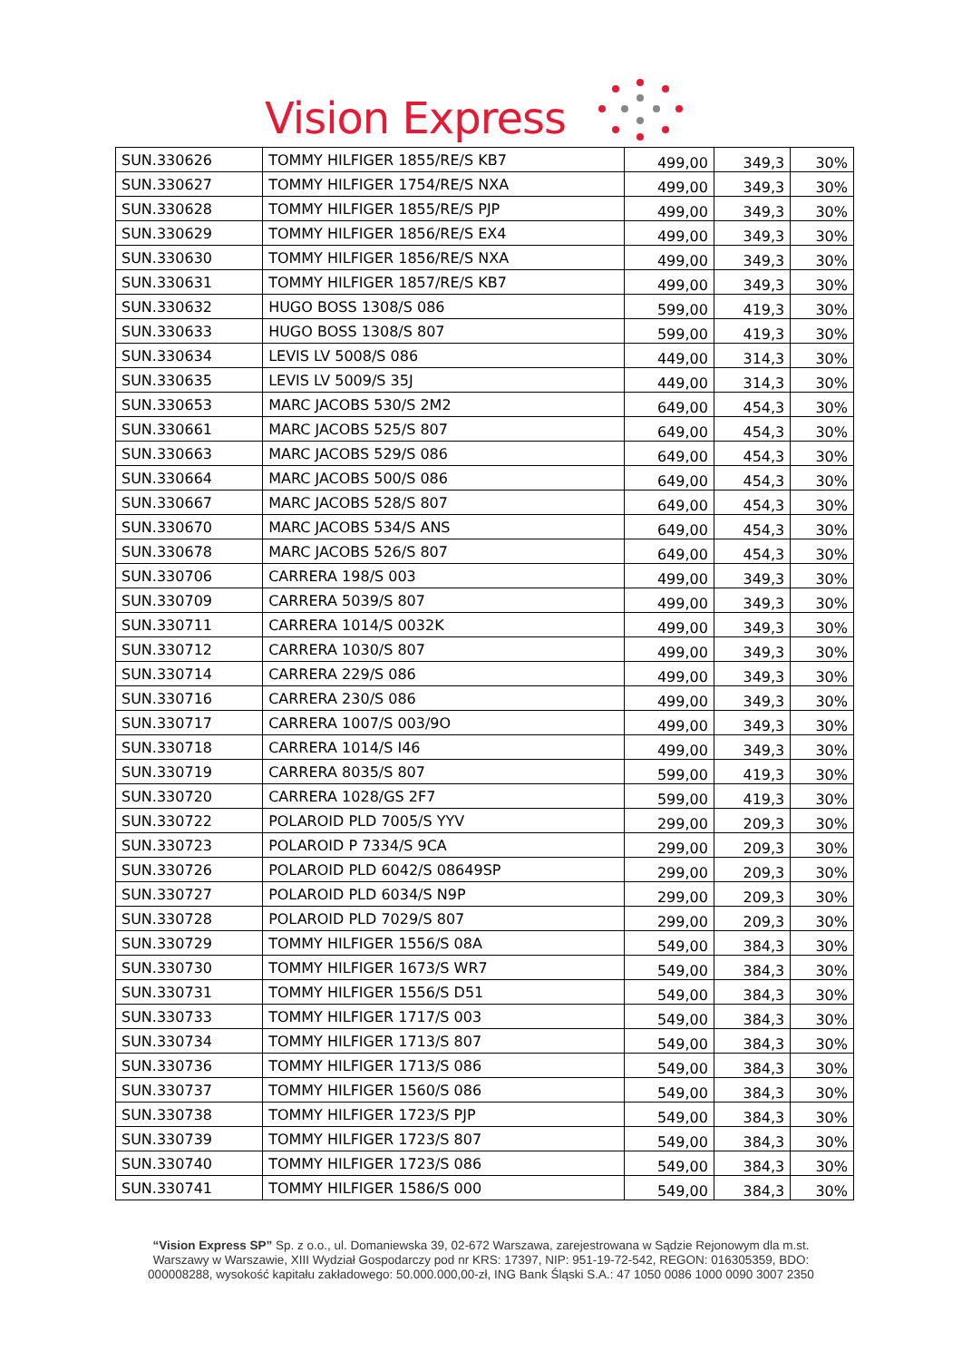Vision Express
| SUN.330626 | TOMMY HILFIGER 1855/RE/S KB7 | 499,00 | 349,3 | 30% |
| SUN.330627 | TOMMY HILFIGER 1754/RE/S NXA | 499,00 | 349,3 | 30% |
| SUN.330628 | TOMMY HILFIGER 1855/RE/S PJP | 499,00 | 349,3 | 30% |
| SUN.330629 | TOMMY HILFIGER 1856/RE/S EX4 | 499,00 | 349,3 | 30% |
| SUN.330630 | TOMMY HILFIGER 1856/RE/S NXA | 499,00 | 349,3 | 30% |
| SUN.330631 | TOMMY HILFIGER 1857/RE/S KB7 | 499,00 | 349,3 | 30% |
| SUN.330632 | HUGO BOSS 1308/S 086 | 599,00 | 419,3 | 30% |
| SUN.330633 | HUGO BOSS 1308/S 807 | 599,00 | 419,3 | 30% |
| SUN.330634 | LEVIS LV 5008/S 086 | 449,00 | 314,3 | 30% |
| SUN.330635 | LEVIS LV 5009/S 35J | 449,00 | 314,3 | 30% |
| SUN.330653 | MARC JACOBS 530/S 2M2 | 649,00 | 454,3 | 30% |
| SUN.330661 | MARC JACOBS 525/S 807 | 649,00 | 454,3 | 30% |
| SUN.330663 | MARC JACOBS 529/S 086 | 649,00 | 454,3 | 30% |
| SUN.330664 | MARC JACOBS 500/S 086 | 649,00 | 454,3 | 30% |
| SUN.330667 | MARC JACOBS 528/S 807 | 649,00 | 454,3 | 30% |
| SUN.330670 | MARC JACOBS 534/S ANS | 649,00 | 454,3 | 30% |
| SUN.330678 | MARC JACOBS 526/S 807 | 649,00 | 454,3 | 30% |
| SUN.330706 | CARRERA 198/S 003 | 499,00 | 349,3 | 30% |
| SUN.330709 | CARRERA 5039/S 807 | 499,00 | 349,3 | 30% |
| SUN.330711 | CARRERA 1014/S 0032K | 499,00 | 349,3 | 30% |
| SUN.330712 | CARRERA 1030/S 807 | 499,00 | 349,3 | 30% |
| SUN.330714 | CARRERA 229/S 086 | 499,00 | 349,3 | 30% |
| SUN.330716 | CARRERA 230/S 086 | 499,00 | 349,3 | 30% |
| SUN.330717 | CARRERA 1007/S 003/9O | 499,00 | 349,3 | 30% |
| SUN.330718 | CARRERA 1014/S I46 | 499,00 | 349,3 | 30% |
| SUN.330719 | CARRERA 8035/S 807 | 599,00 | 419,3 | 30% |
| SUN.330720 | CARRERA 1028/GS 2F7 | 599,00 | 419,3 | 30% |
| SUN.330722 | POLAROID PLD 7005/S YYV | 299,00 | 209,3 | 30% |
| SUN.330723 | POLAROID P 7334/S 9CA | 299,00 | 209,3 | 30% |
| SUN.330726 | POLAROID PLD 6042/S 08649SP | 299,00 | 209,3 | 30% |
| SUN.330727 | POLAROID PLD 6034/S N9P | 299,00 | 209,3 | 30% |
| SUN.330728 | POLAROID PLD 7029/S 807 | 299,00 | 209,3 | 30% |
| SUN.330729 | TOMMY HILFIGER 1556/S 08A | 549,00 | 384,3 | 30% |
| SUN.330730 | TOMMY HILFIGER 1673/S WR7 | 549,00 | 384,3 | 30% |
| SUN.330731 | TOMMY HILFIGER 1556/S D51 | 549,00 | 384,3 | 30% |
| SUN.330733 | TOMMY HILFIGER 1717/S 003 | 549,00 | 384,3 | 30% |
| SUN.330734 | TOMMY HILFIGER 1713/S 807 | 549,00 | 384,3 | 30% |
| SUN.330736 | TOMMY HILFIGER 1713/S 086 | 549,00 | 384,3 | 30% |
| SUN.330737 | TOMMY HILFIGER 1560/S 086 | 549,00 | 384,3 | 30% |
| SUN.330738 | TOMMY HILFIGER 1723/S PJP | 549,00 | 384,3 | 30% |
| SUN.330739 | TOMMY HILFIGER 1723/S 807 | 549,00 | 384,3 | 30% |
| SUN.330740 | TOMMY HILFIGER 1723/S 086 | 549,00 | 384,3 | 30% |
| SUN.330741 | TOMMY HILFIGER 1586/S 000 | 549,00 | 384,3 | 30% |
“Vision Express SP” Sp. z o.o., ul. Domaniewska 39, 02-672 Warszawa, zarejestrowana w Sądzie Rejonowym dla m.st.
Warszawy w Warszawie, XIII Wydział Gospodarczy pod nr KRS: 17397, NIP: 951-19-72-542, REGON: 016305359, BDO:
000008288, wysokość kapitału zakładowego: 50.000.000,00-zł, ING Bank Śląski S.A.: 47 1050 0086 1000 0090 3007 2350